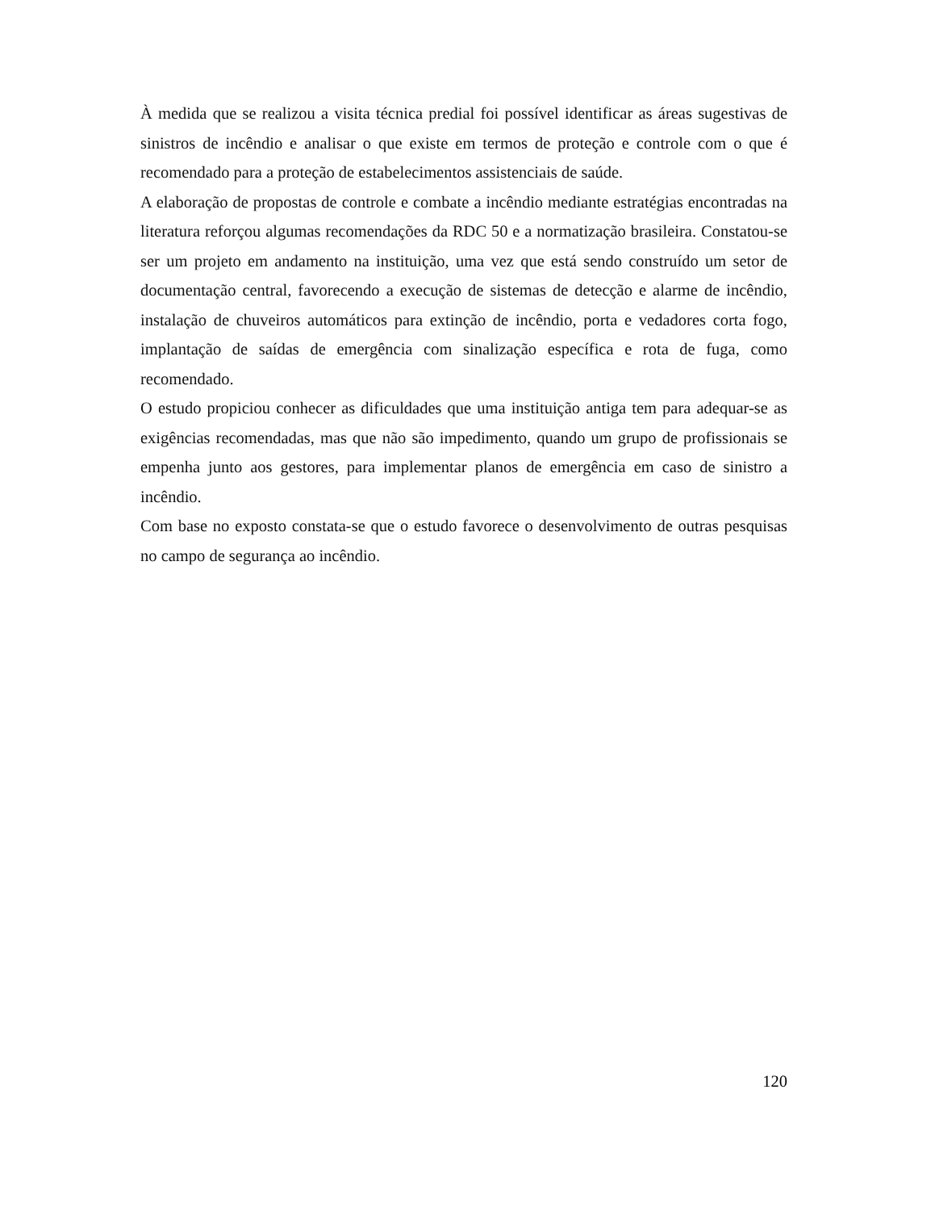À medida que se realizou a visita técnica predial foi possível identificar as áreas sugestivas de sinistros de incêndio e analisar o que existe em termos de proteção e controle com o que é recomendado para a proteção de estabelecimentos assistenciais de saúde.
A elaboração de propostas de controle e combate a incêndio mediante estratégias encontradas na literatura reforçou algumas recomendações da RDC 50 e a normatização brasileira. Constatou-se ser um projeto em andamento na instituição, uma vez que está sendo construído um setor de documentação central, favorecendo a execução de sistemas de detecção e alarme de incêndio, instalação de chuveiros automáticos para extinção de incêndio, porta e vedadores corta fogo, implantação de saídas de emergência com sinalização específica e rota de fuga, como recomendado.
O estudo propiciou conhecer as dificuldades que uma instituição antiga tem para adequar-se as exigências recomendadas, mas que não são impedimento, quando um grupo de profissionais se empenha junto aos gestores, para implementar planos de emergência em caso de sinistro a incêndio.
Com base no exposto constata-se que o estudo favorece o desenvolvimento de outras pesquisas no campo de segurança ao incêndio.
120